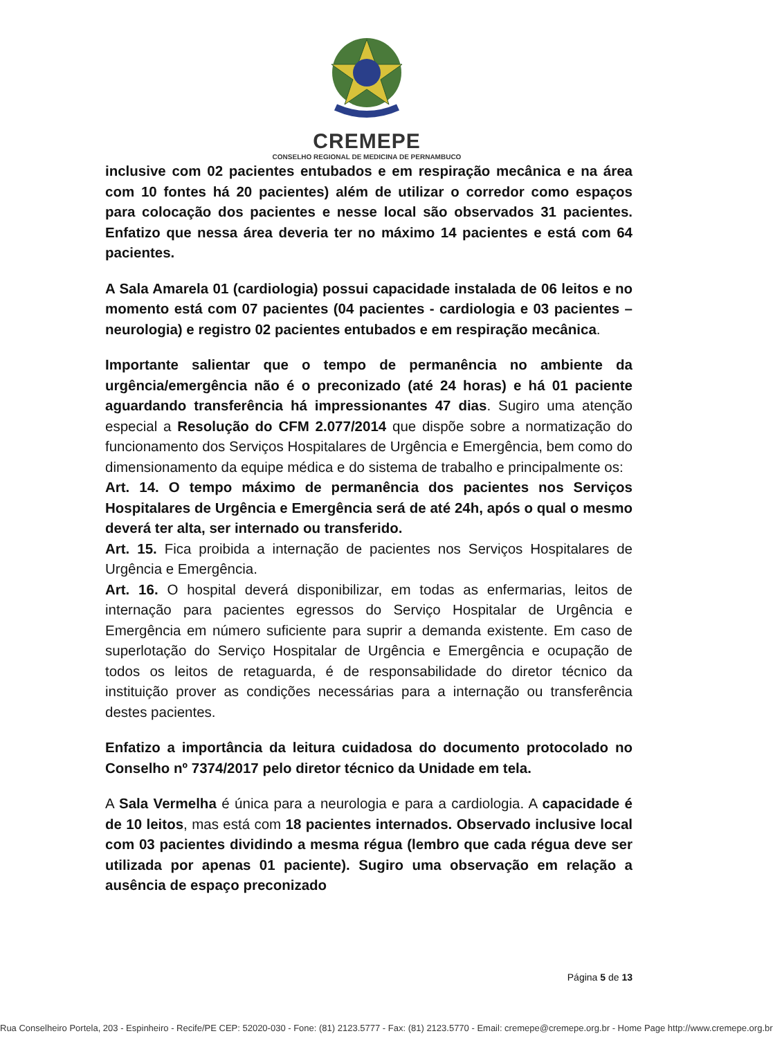CREMEPE
CONSELHO REGIONAL DE MEDICINA DE PERNAMBUCO
inclusive com 02 pacientes entubados e em respiração mecânica e na área com 10 fontes há 20 pacientes) além de utilizar o corredor como espaços para colocação dos pacientes e nesse local são observados 31 pacientes. Enfatizo que nessa área deveria ter no máximo 14 pacientes e está com 64 pacientes.
A Sala Amarela 01 (cardiologia) possui capacidade instalada de 06 leitos e no momento está com 07 pacientes (04 pacientes - cardiologia e 03 pacientes – neurologia) e registro 02 pacientes entubados e em respiração mecânica.
Importante salientar que o tempo de permanência no ambiente da urgência/emergência não é o preconizado (até 24 horas) e há 01 paciente aguardando transferência há impressionantes 47 dias. Sugiro uma atenção especial a Resolução do CFM 2.077/2014 que dispõe sobre a normatização do funcionamento dos Serviços Hospitalares de Urgência e Emergência, bem como do dimensionamento da equipe médica e do sistema de trabalho e principalmente os:
Art. 14. O tempo máximo de permanência dos pacientes nos Serviços Hospitalares de Urgência e Emergência será de até 24h, após o qual o mesmo deverá ter alta, ser internado ou transferido.
Art. 15. Fica proibida a internação de pacientes nos Serviços Hospitalares de Urgência e Emergência.
Art. 16. O hospital deverá disponibilizar, em todas as enfermarias, leitos de internação para pacientes egressos do Serviço Hospitalar de Urgência e Emergência em número suficiente para suprir a demanda existente. Em caso de superlotação do Serviço Hospitalar de Urgência e Emergência e ocupação de todos os leitos de retaguarda, é de responsabilidade do diretor técnico da instituição prover as condições necessárias para a internação ou transferência destes pacientes.
Enfatizo a importância da leitura cuidadosa do documento protocolado no Conselho nº 7374/2017 pelo diretor técnico da Unidade em tela.
A Sala Vermelha é única para a neurologia e para a cardiologia. A capacidade é de 10 leitos, mas está com 18 pacientes internados. Observado inclusive local com 03 pacientes dividindo a mesma régua (lembro que cada régua deve ser utilizada por apenas 01 paciente). Sugiro uma observação em relação a ausência de espaço preconizado
Página 5 de 13
Rua Conselheiro Portela, 203 - Espinheiro - Recife/PE CEP: 52020-030 - Fone: (81) 2123.5777 - Fax: (81) 2123.5770 - Email: cremepe@cremepe.org.br - Home Page http://www.cremepe.org.br